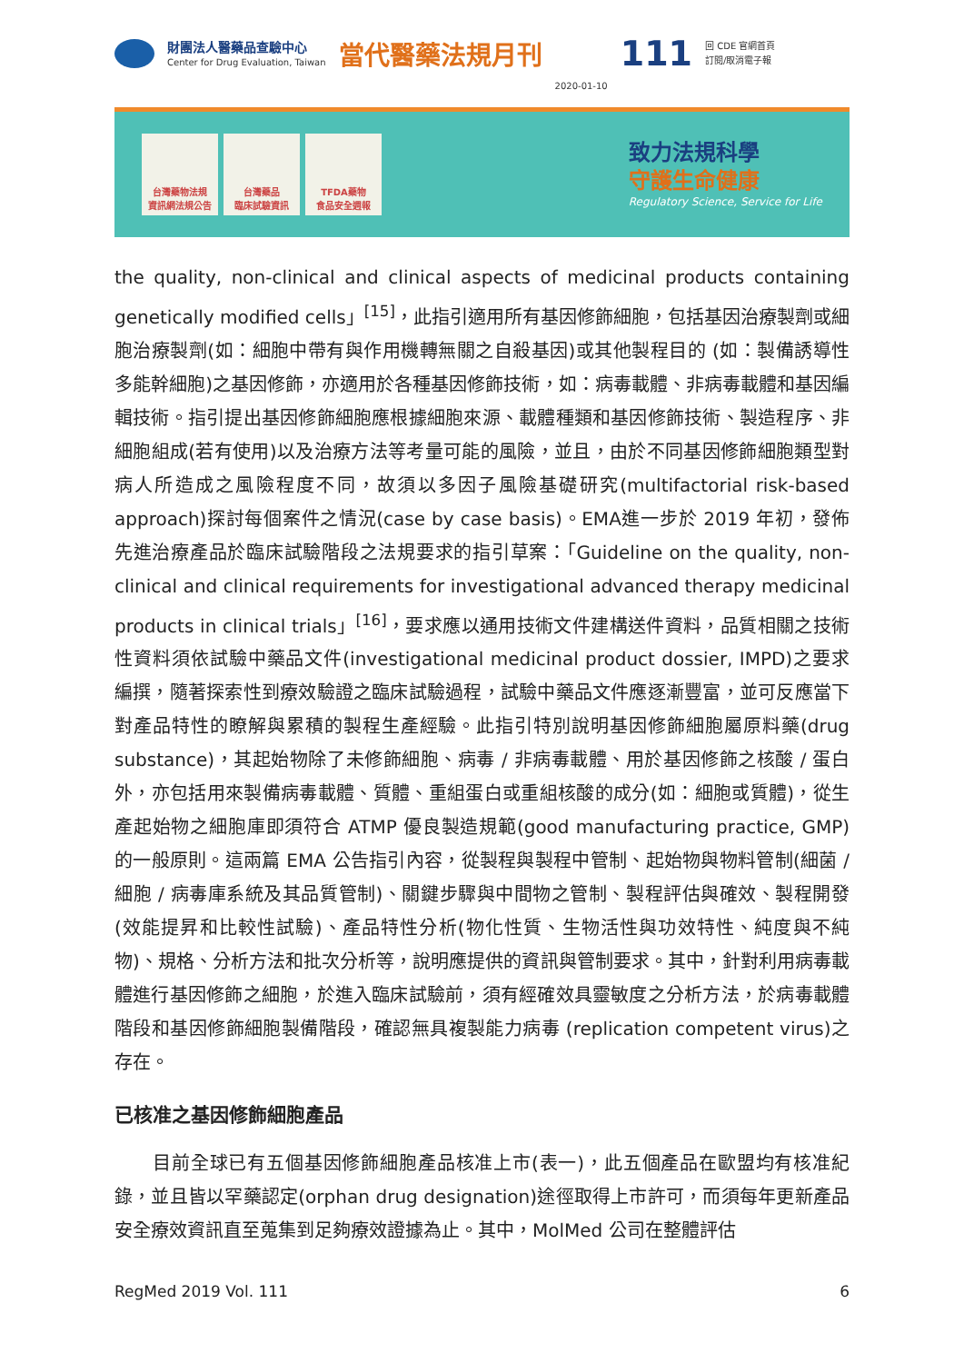財團法人醫藥品查驗中心
Center for Drug Evaluation, Taiwan
當代醫藥法規月刊
2020-01-10
111
回 CDE 官網首頁
訂閱/取消電子報
台灣藥物法規
資訊網法規公告
台灣藥品
臨床試驗資訊
TFDA藥物
食品安全週報
致力法規科學
守護生命健康
Regulatory Science, Service for Life
the quality, non-clinical and clinical aspects of medicinal products containing genetically modified cells」<sup>[15]</sup>，此指引適用所有基因修飾細胞，包括基因治療製劑或細胞治療製劑(如：細胞中帶有與作用機轉無關之自殺基因)或其他製程目的 (如：製備誘導性多能幹細胞)之基因修飾，亦適用於各種基因修飾技術，如：病毒載體、非病毒載體和基因編輯技術。指引提出基因修飾細胞應根據細胞來源、載體種類和基因修飾技術、製造程序、非細胞組成(若有使用)以及治療方法等考量可能的風險，並且，由於不同基因修飾細胞類型對病人所造成之風險程度不同，故須以多因子風險基礎研究(multifactorial risk-based approach)探討每個案件之情況(case by case basis)。EMA進一步於 2019 年初，發佈先進治療產品於臨床試驗階段之法規要求的指引草案：「Guideline on the quality, non-clinical and clinical requirements for investigational advanced therapy medicinal products in clinical trials」<sup>[16]</sup>，要求應以通用技術文件建構送件資料，品質相關之技術性資料須依試驗中藥品文件(investigational medicinal product dossier, IMPD)之要求編撰，隨著探索性到療效驗證之臨床試驗過程，試驗中藥品文件應逐漸豐富，並可反應當下對產品特性的瞭解與累積的製程生產經驗。此指引特別說明基因修飾細胞屬原料藥(drug substance)，其起始物除了未修飾細胞、病毒 / 非病毒載體、用於基因修飾之核酸 / 蛋白外，亦包括用來製備病毒載體、質體、重組蛋白或重組核酸的成分(如：細胞或質體)，從生產起始物之細胞庫即須符合 ATMP 優良製造規範(good manufacturing practice, GMP)的一般原則。這兩篇 EMA 公告指引內容，從製程與製程中管制、起始物與物料管制(細菌 / 細胞 / 病毒庫系統及其品質管制)、關鍵步驟與中間物之管制、製程評估與確效、製程開發(效能提昇和比較性試驗)、產品特性分析(物化性質、生物活性與功效特性、純度與不純物)、規格、分析方法和批次分析等，說明應提供的資訊與管制要求。其中，針對利用病毒載體進行基因修飾之細胞，於進入臨床試驗前，須有經確效具靈敏度之分析方法，於病毒載體階段和基因修飾細胞製備階段，確認無具複製能力病毒 (replication competent virus)之存在。
已核准之基因修飾細胞產品
目前全球已有五個基因修飾細胞產品核准上市(表一)，此五個產品在歐盟均有核准紀錄，並且皆以罕藥認定(orphan drug designation)途徑取得上市許可，而須每年更新產品安全療效資訊直至蒐集到足夠療效證據為止。其中，MolMed 公司在整體評估
RegMed 2019 Vol. 111 6